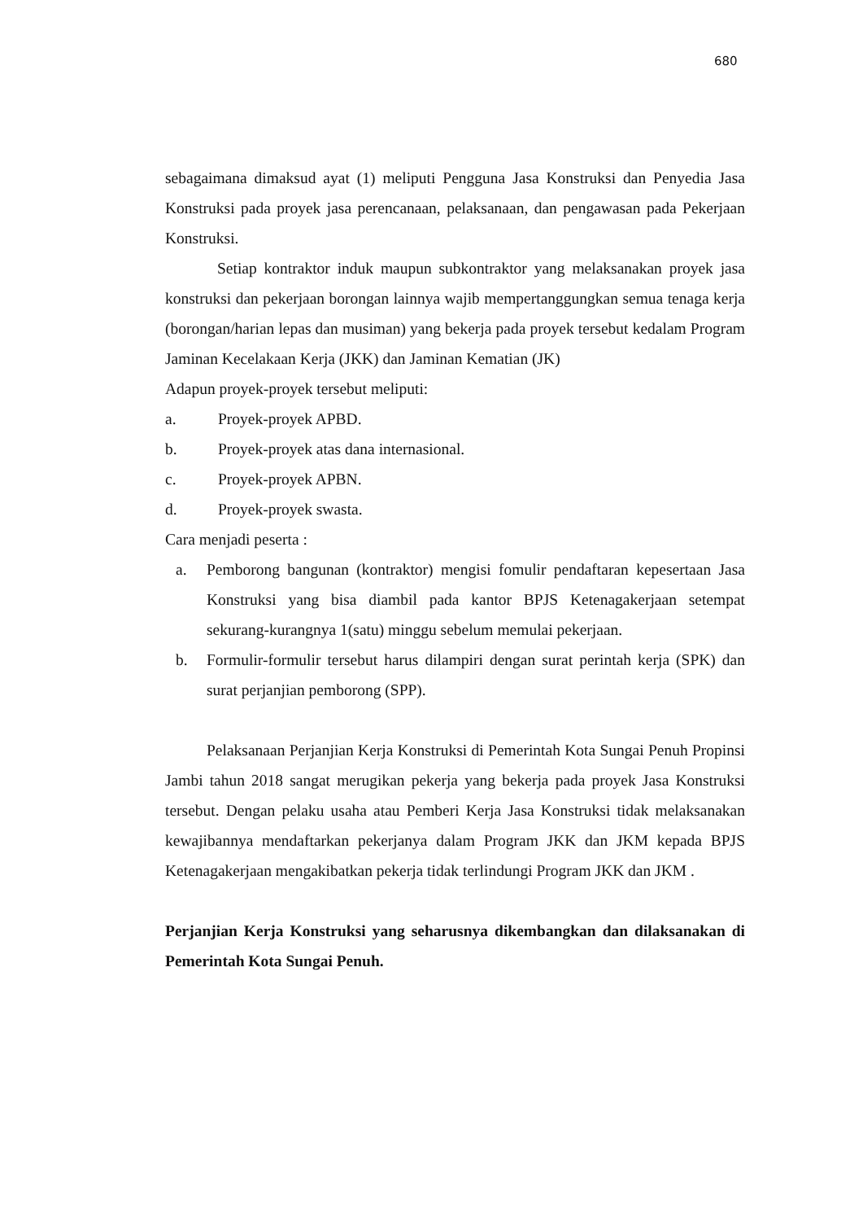680
sebagaimana dimaksud ayat (1) meliputi Pengguna Jasa Konstruksi dan Penyedia Jasa Konstruksi pada proyek jasa perencanaan, pelaksanaan, dan pengawasan pada Pekerjaan Konstruksi.
Setiap kontraktor induk maupun subkontraktor yang melaksanakan proyek jasa konstruksi dan pekerjaan borongan lainnya wajib mempertanggungkan semua tenaga kerja (borongan/harian lepas dan musiman) yang bekerja pada proyek tersebut kedalam Program Jaminan Kecelakaan Kerja (JKK) dan Jaminan Kematian (JK)
Adapun proyek-proyek tersebut meliputi:
a. Proyek-proyek APBD.
b. Proyek-proyek atas dana internasional.
c. Proyek-proyek APBN.
d. Proyek-proyek swasta.
Cara menjadi peserta :
a. Pemborong bangunan (kontraktor) mengisi fomulir pendaftaran kepesertaan Jasa Konstruksi yang bisa diambil pada kantor BPJS Ketenagakerjaan setempat sekurang-kurangnya 1(satu) minggu sebelum memulai pekerjaan.
b. Formulir-formulir tersebut harus dilampiri dengan surat perintah kerja (SPK) dan surat perjanjian pemborong (SPP).
Pelaksanaan Perjanjian Kerja Konstruksi di Pemerintah Kota Sungai Penuh Propinsi Jambi tahun 2018 sangat merugikan pekerja yang bekerja pada proyek Jasa Konstruksi tersebut. Dengan pelaku usaha atau Pemberi Kerja Jasa Konstruksi tidak melaksanakan kewajibannya mendaftarkan pekerjanya dalam Program JKK dan JKM kepada BPJS Ketenagakerjaan mengakibatkan pekerja tidak terlindungi Program JKK dan JKM .
Perjanjian Kerja Konstruksi yang seharusnya dikembangkan dan dilaksanakan di Pemerintah Kota Sungai Penuh.